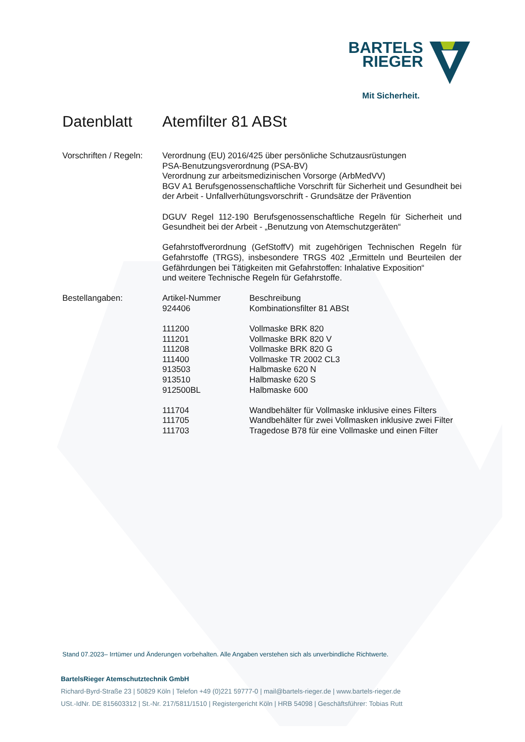BARTELS
RIEGER
Mit Sicherheit.
Datenblatt Atemfilter 81 ABSt
Vorschriften / Regeln:
Verordnung (EU) 2016/425 über persönliche Schutzausrüstungen
PSA-Benutzungsverordnung (PSA-BV)
Verordnung zur arbeitsmedizinischen Vorsorge (ArbMedVV)
BGV A1 Berufsgenossenschaftliche Vorschrift für Sicherheit und Gesundheit bei der Arbeit - Unfallverhütungsvorschrift - Grundsätze der Prävention
DGUV Regel 112-190 Berufsgenossenschaftliche Regeln für Sicherheit und Gesundheit bei der Arbeit - „Benutzung von Atemschutzgeräten“
Gefahrstoffverordnung (GefStoffV) mit zugehörigen Technischen Regeln für Gefahrstoffe (TRGS), insbesondere TRGS 402 „Ermitteln und Beurteilen der Gefährdungen bei Tätigkeiten mit Gefahrstoffen: Inhalative Exposition“
und weitere Technische Regeln für Gefahrstoffe.
Bestellangaben:
| Artikel-Nummer | Beschreibung |
| --- | --- |
| 924406 | Kombinationsfilter 81 ABSt |
| 111200 | Vollmaske BRK 820 |
| 111201 | Vollmaske BRK 820 V |
| 111208 | Vollmaske BRK 820 G |
| 111400 | Vollmaske TR 2002 CL3 |
| 913503 | Halbmaske 620 N |
| 913510 | Halbmaske 620 S |
| 912500BL | Halbmaske 600 |
| 111704 | Wandbehälter für Vollmaske inklusive eines Filters |
| 111705 | Wandbehälter für zwei Vollmasken inklusive zwei Filter |
| 111703 | Tragedose B78 für eine Vollmaske und einen Filter |
Stand 07.2023– Irrtümer und Änderungen vorbehalten. Alle Angaben verstehen sich als unverbindliche Richtwerte.
BartelsRieger Atemschutztechnik GmbH
Richard-Byrd-Straße 23 | 50829 Köln | Telefon +49 (0)221 59777-0 | mail@bartels-rieger.de | www.bartels-rieger.de
USt.-IdNr. DE 815603312 | St.-Nr. 217/5811/1510 | Registergericht Köln | HRB 54098 | Geschäftsführer: Tobias Rutt